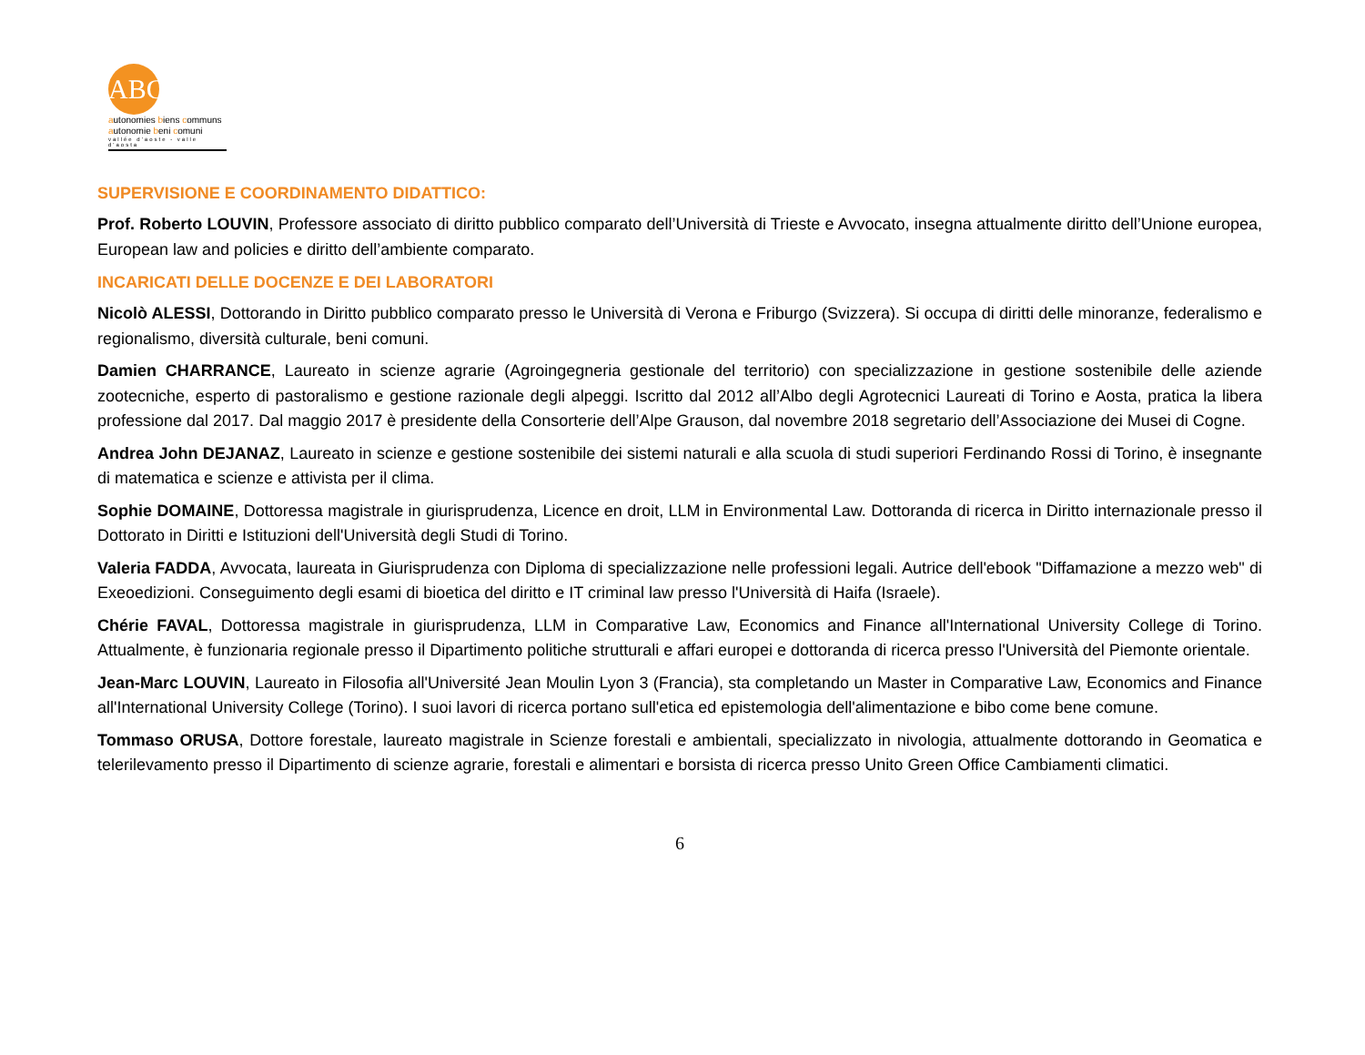ABC
autonomies biens communs
autonomie beni comuni
vallée d'aoste - valle d'aosta
SUPERVISIONE E COORDINAMENTO DIDATTICO:
Prof. Roberto LOUVIN, Professore associato di diritto pubblico comparato dell’Università di Trieste e Avvocato, insegna attualmente diritto dell’Unione europea, European law and policies e diritto dell’ambiente comparato.
INCARICATI DELLE DOCENZE E DEI LABORATORI
Nicolò ALESSI, Dottorando in Diritto pubblico comparato presso le Università di Verona e Friburgo (Svizzera). Si occupa di diritti delle minoranze, federalismo e regionalismo, diversità culturale, beni comuni.
Damien CHARRANCE, Laureato in scienze agrarie (Agroingegneria gestionale del territorio) con specializzazione in gestione sostenibile delle aziende zootecniche, esperto di pastoralismo e gestione razionale degli alpeggi. Iscritto dal 2012 all’Albo degli Agrotecnici Laureati di Torino e Aosta, pratica la libera professione dal 2017. Dal maggio 2017 è presidente della Consorterie dell’Alpe Grauson, dal novembre 2018 segretario dell’Associazione dei Musei di Cogne.
Andrea John DEJANAZ, Laureato in scienze e gestione sostenibile dei sistemi naturali e alla scuola di studi superiori Ferdinando Rossi di Torino, è insegnante di matematica e scienze e attivista per il clima.
Sophie DOMAINE, Dottoressa magistrale in giurisprudenza, Licence en droit, LLM in Environmental Law. Dottoranda di ricerca in Diritto internazionale presso il Dottorato in Diritti e Istituzioni dell'Università degli Studi di Torino.
Valeria FADDA, Avvocata, laureata in Giurisprudenza con Diploma di specializzazione nelle professioni legali. Autrice dell'ebook "Diffamazione a mezzo web" di Exeoedizioni. Conseguimento degli esami di bioetica del diritto e IT criminal law presso l'Università di Haifa (Israele).
Chérie FAVAL, Dottoressa magistrale in giurisprudenza, LLM in Comparative Law, Economics and Finance all'International University College di Torino. Attualmente, è funzionaria regionale presso il Dipartimento politiche strutturali e affari europei e dottoranda di ricerca presso l'Università del Piemonte orientale.
Jean-Marc LOUVIN, Laureato in Filosofia all'Université Jean Moulin Lyon 3 (Francia), sta completando un Master in Comparative Law, Economics and Finance all'International University College (Torino). I suoi lavori di ricerca portano sull'etica ed epistemologia dell'alimentazione e bibo come bene comune.
Tommaso ORUSA, Dottore forestale, laureato magistrale in Scienze forestali e ambientali, specializzato in nivologia, attualmente dottorando in Geomatica e telerilevamento presso il Dipartimento di scienze agrarie, forestali e alimentari e borsista di ricerca presso Unito Green Office Cambiamenti climatici.
6